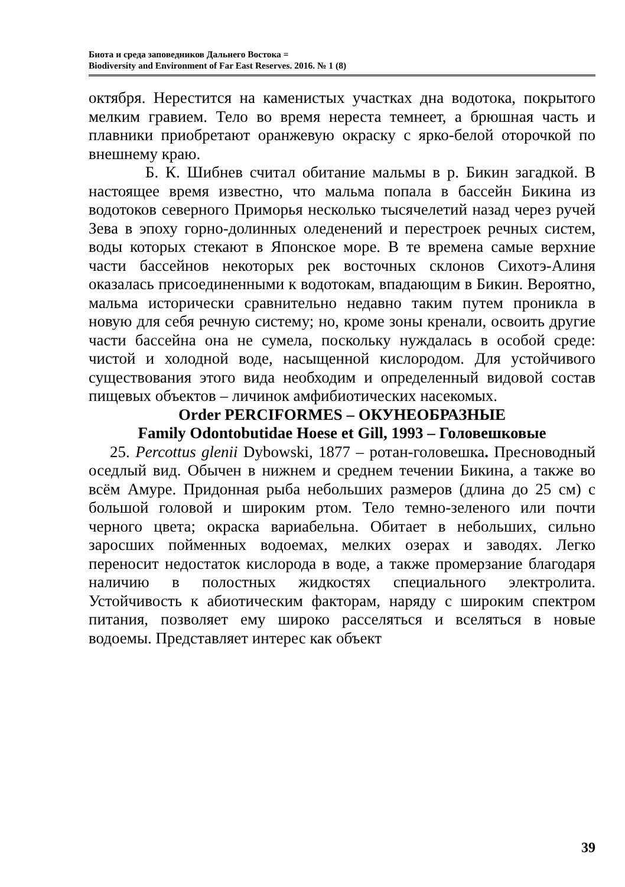Биота и среда заповедников Дальнего Востока =
Biodiversity and Environment of Far East Reserves. 2016. № 1 (8)
октября. Нерестится на каменистых участках дна водотока, покрытого мелким гравием. Тело во время нереста темнеет, а брюшная часть и плавники приобретают оранжевую окраску с ярко-белой оторочкой по внешнему краю.
Б. К. Шибнев считал обитание мальмы в р. Бикин загадкой. В настоящее время известно, что мальма попала в бассейн Бикина из водотоков северного Приморья несколько тысячелетий назад через ручей Зева в эпоху горно-долинных оледенений и перестроек речных систем, воды которых стекают в Японское море. В те времена самые верхние части бассейнов некоторых рек восточных склонов Сихотэ-Алиня оказалась присоединенными к водотокам, впадающим в Бикин. Вероятно, мальма исторически сравнительно недавно таким путем проникла в новую для себя речную систему; но, кроме зоны кренали, освоить другие части бассейна она не сумела, поскольку нуждалась в особой среде: чистой и холодной воде, насыщенной кислородом. Для устойчивого существования этого вида необходим и определенный видовой состав пищевых объектов – личинок амфибиотических насекомых.
Order PERCIFORMES – ОКУНЕОБРАЗНЫЕ
Family Odontobutidae Hoese et Gill, 1993 – Головешковые
25. Percottus glenii Dybowski, 1877 – ротан-головешка. Пресноводный оседлый вид. Обычен в нижнем и среднем течении Бикина, а также во всём Амуре. Придонная рыба небольших размеров (длина до 25 см) с большой головой и широким ртом. Тело темно-зеленого или почти черного цвета; окраска вариабельна. Обитает в небольших, сильно заросших пойменных водоемах, мелких озерах и заводях. Легко переносит недостаток кислорода в воде, а также промерзание благодаря наличию в полостных жидкостях специального электролита. Устойчивость к абиотическим факторам, наряду с широким спектром питания, позволяет ему широко расселяться и вселяться в новые водоемы. Представляет интерес как объект
39